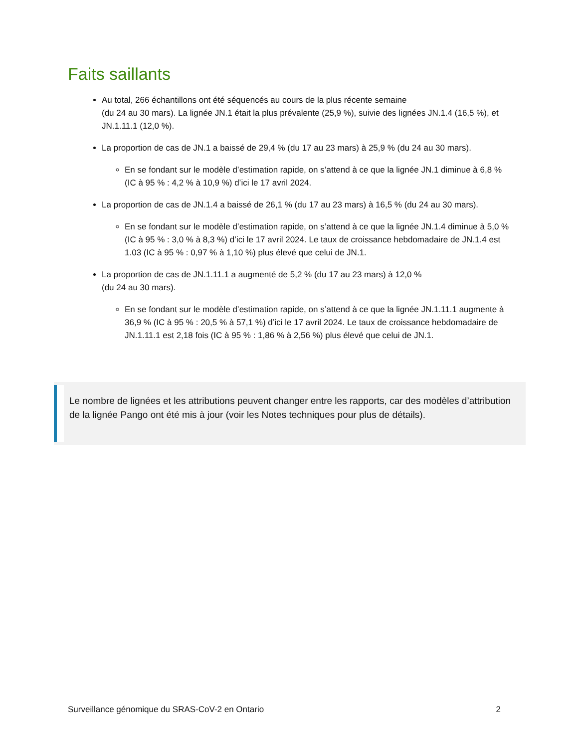Faits saillants
Au total, 266 échantillons ont été séquencés au cours de la plus récente semaine
(du 24 au 30 mars). La lignée JN.1 était la plus prévalente (25,9 %), suivie des lignées JN.1.4 (16,5 %), et JN.1.11.1 (12,0 %).
La proportion de cas de JN.1 a baissé de 29,4 % (du 17 au 23 mars) à 25,9 % (du 24 au 30 mars).
En se fondant sur le modèle d’estimation rapide, on s’attend à ce que la lignée JN.1 diminue à 6,8 % (IC à 95 % : 4,2 % à 10,9 %) d’ici le 17 avril 2024.
La proportion de cas de JN.1.4 a baissé de 26,1 % (du 17 au 23 mars) à 16,5 % (du 24 au 30 mars).
En se fondant sur le modèle d’estimation rapide, on s’attend à ce que la lignée JN.1.4 diminue à 5,0 % (IC à 95 % : 3,0 % à 8,3 %) d’ici le 17 avril 2024. Le taux de croissance hebdomadaire de JN.1.4 est 1.03 (IC à 95 % : 0,97 % à 1,10 %) plus élevé que celui de JN.1.
La proportion de cas de JN.1.11.1 a augmenté de 5,2 % (du 17 au 23 mars) à 12,0 %
(du 24 au 30 mars).
En se fondant sur le modèle d’estimation rapide, on s’attend à ce que la lignée JN.1.11.1 augmente à 36,9 % (IC à 95 % : 20,5 % à 57,1 %) d’ici le 17 avril 2024. Le taux de croissance hebdomadaire de JN.1.11.1 est 2,18 fois (IC à 95 % : 1,86 % à 2,56 %) plus élevé que celui de JN.1.
Le nombre de lignées et les attributions peuvent changer entre les rapports, car des modèles d’attribution de la lignée Pango ont été mis à jour (voir les Notes techniques pour plus de détails).
Surveillance génomique du SRAS-CoV-2 en Ontario 2